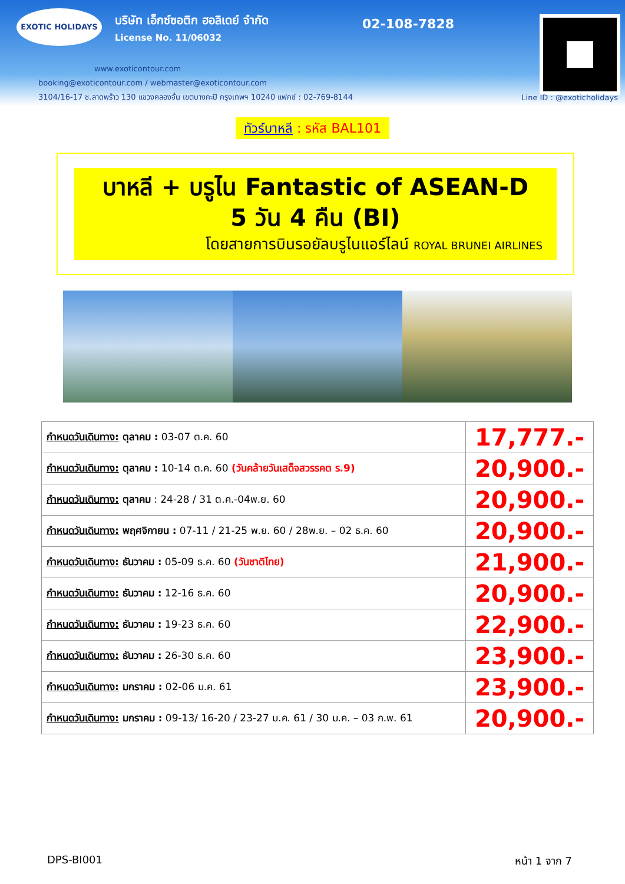EXOTIC HOLIDAYS
บริษัท เอ็กซ์ซอติก ฮอลิเดย์ จำกัด
License No. 11/06032
02-108-7828
www.exoticontour.com
booking@exoticontour.com / webmaster@exoticontour.com
3104/16-17 ซ.ลาดพร้าว 130 แขวงคลองจั่น เขตบางกะปิ กรุงเทพฯ 10240 แฟกซ์ : 02-769-8144
Line ID : @exoticholidays
ทัวร์บาหลี : รหัส BAL101
บาหลี + บรูไน Fantastic of ASEAN-D
5 วัน 4 คืน (BI)
โดยสายการบินรอยัลบรูไนแอร์ไลน์ ROYAL BRUNEI AIRLINES
| กำหนดวันเดินทาง: ตุลาคม : 03-07 ต.ค. 60 | 17,777.- |
| กำหนดวันเดินทาง: ตุลาคม : 10-14 ต.ค. 60 (วันคล้ายวันเสด็จสวรรคต ร.9) | 20,900.- |
| กำหนดวันเดินทาง: ตุลาคม : 24-28 / 31 ต.ค.-04พ.ย. 60 | 20,900.- |
| กำหนดวันเดินทาง: พฤศจิกายน : 07-11 / 21-25 พ.ย. 60 / 28พ.ย. – 02 ธ.ค. 60 | 20,900.- |
| กำหนดวันเดินทาง: ธันวาคม : 05-09 ธ.ค. 60 (วันชาติไทย) | 21,900.- |
| กำหนดวันเดินทาง: ธันวาคม : 12-16 ธ.ค. 60 | 20,900.- |
| กำหนดวันเดินทาง: ธันวาคม : 19-23 ธ.ค. 60 | 22,900.- |
| กำหนดวันเดินทาง: ธันวาคม : 26-30 ธ.ค. 60 | 23,900.- |
| กำหนดวันเดินทาง: มกราคม : 02-06 ม.ค. 61 | 23,900.- |
| กำหนดวันเดินทาง: มกราคม : 09-13/ 16-20 / 23-27 ม.ค. 61 / 30 ม.ค. – 03 ก.พ. 61 | 20,900.- |
DPS-BI001 หน้า 1 จาก 7